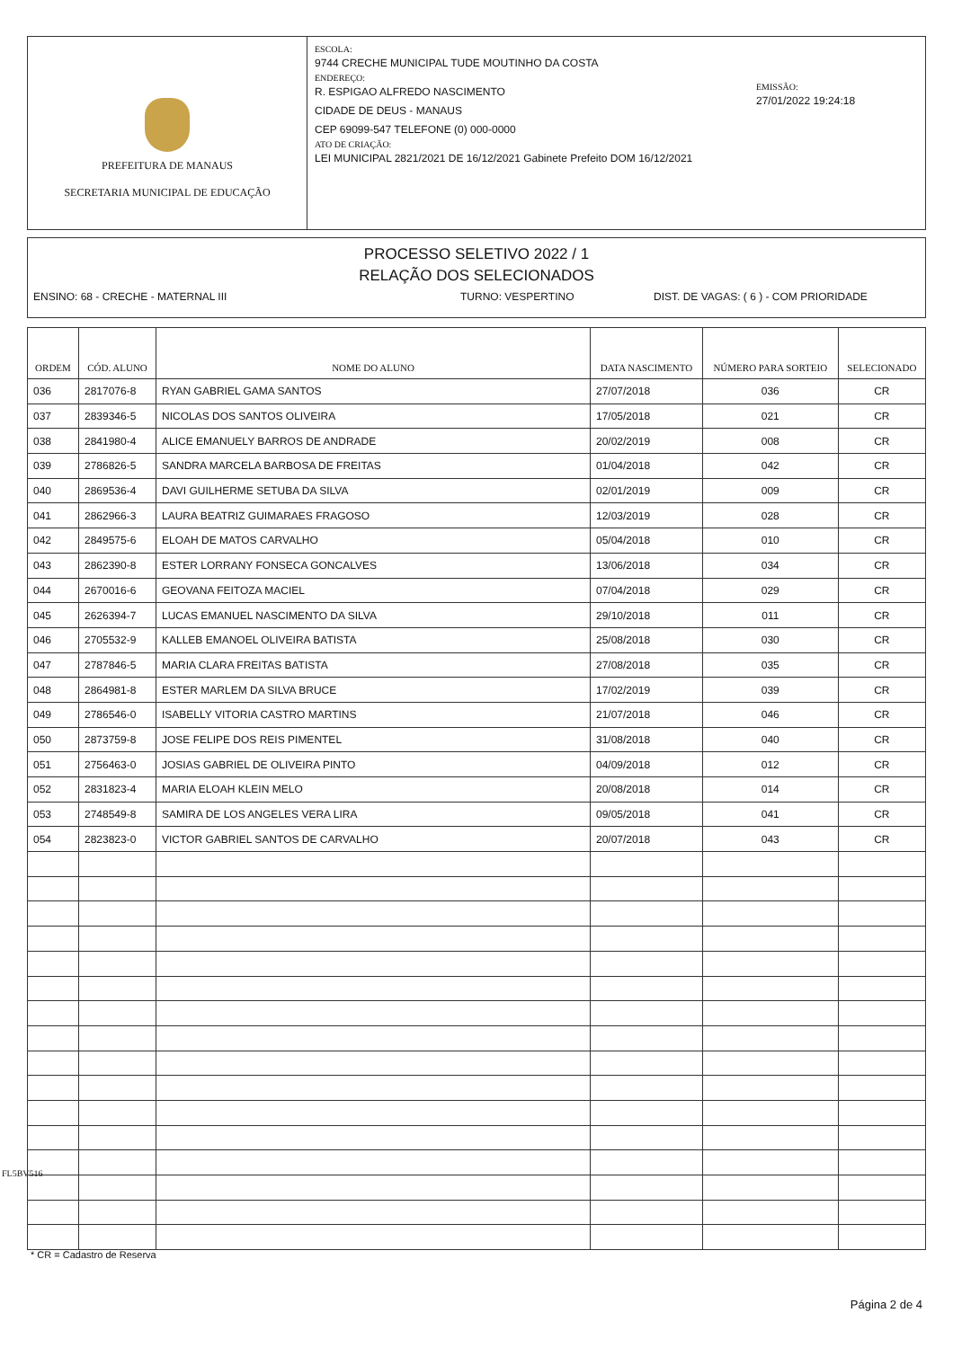PREFEITURA DE MANAUS
SECRETARIA MUNICIPAL DE EDUCAÇÃO
ESCOLA:
9744 CRECHE MUNICIPAL TUDE MOUTINHO DA COSTA
ENDEREÇO:
R. ESPIGAO ALFREDO NASCIMENTO
CIDADE DE DEUS - MANAUS
CEP 69099-547 TELEFONE (0) 000-0000
ATO DE CRIAÇÃO:
LEI MUNICIPAL 2821/2021 DE 16/12/2021 Gabinete Prefeito DOM 16/12/2021
EMISSÃO:
27/01/2022 19:24:18
PROCESSO SELETIVO 2022 / 1
RELAÇÃO DOS SELECIONADOS
ENSINO: 68 - CRECHE - MATERNAL III TURNO: VESPERTINO DIST. DE VAGAS: ( 6 ) - COM PRIORIDADE
| ORDEM | CÓD. ALUNO | NOME DO ALUNO | DATA NASCIMENTO | NÚMERO PARA SORTEIO | SELECIONADO |
| --- | --- | --- | --- | --- | --- |
| 036 | 2817076-8 | RYAN GABRIEL GAMA SANTOS | 27/07/2018 | 036 | CR |
| 037 | 2839346-5 | NICOLAS DOS SANTOS OLIVEIRA | 17/05/2018 | 021 | CR |
| 038 | 2841980-4 | ALICE EMANUELY BARROS DE ANDRADE | 20/02/2019 | 008 | CR |
| 039 | 2786826-5 | SANDRA MARCELA BARBOSA DE FREITAS | 01/04/2018 | 042 | CR |
| 040 | 2869536-4 | DAVI GUILHERME SETUBA DA SILVA | 02/01/2019 | 009 | CR |
| 041 | 2862966-3 | LAURA BEATRIZ GUIMARAES FRAGOSO | 12/03/2019 | 028 | CR |
| 042 | 2849575-6 | ELOAH DE MATOS CARVALHO | 05/04/2018 | 010 | CR |
| 043 | 2862390-8 | ESTER LORRANY FONSECA GONCALVES | 13/06/2018 | 034 | CR |
| 044 | 2670016-6 | GEOVANA FEITOZA MACIEL | 07/04/2018 | 029 | CR |
| 045 | 2626394-7 | LUCAS EMANUEL NASCIMENTO DA SILVA | 29/10/2018 | 011 | CR |
| 046 | 2705532-9 | KALLEB EMANOEL OLIVEIRA BATISTA | 25/08/2018 | 030 | CR |
| 047 | 2787846-5 | MARIA CLARA FREITAS BATISTA | 27/08/2018 | 035 | CR |
| 048 | 2864981-8 | ESTER MARLEM DA SILVA BRUCE | 17/02/2019 | 039 | CR |
| 049 | 2786546-0 | ISABELLY VITORIA CASTRO MARTINS | 21/07/2018 | 046 | CR |
| 050 | 2873759-8 | JOSE FELIPE DOS REIS PIMENTEL | 31/08/2018 | 040 | CR |
| 051 | 2756463-0 | JOSIAS GABRIEL DE OLIVEIRA PINTO | 04/09/2018 | 012 | CR |
| 052 | 2831823-4 | MARIA ELOAH KLEIN MELO | 20/08/2018 | 014 | CR |
| 053 | 2748549-8 | SAMIRA DE LOS ANGELES VERA LIRA | 09/05/2018 | 041 | CR |
| 054 | 2823823-0 | VICTOR GABRIEL SANTOS DE CARVALHO | 20/07/2018 | 043 | CR |
FL5BV516
* CR = Cadastro de Reserva
Página 2 de 4